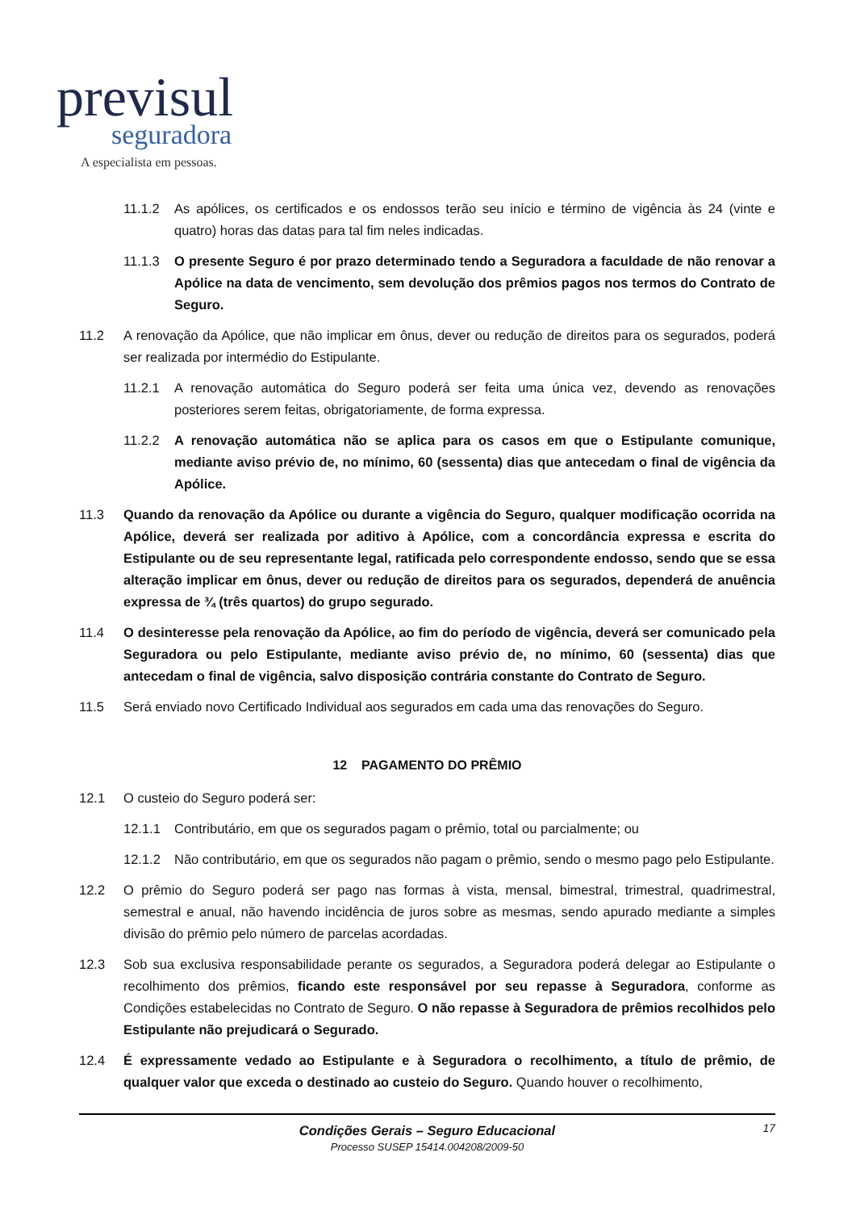previsul
seguradora
A especialista em pessoas.
11.1.2 As apólices, os certificados e os endossos terão seu início e término de vigência às 24 (vinte e quatro) horas das datas para tal fim neles indicadas.
11.1.3 O presente Seguro é por prazo determinado tendo a Seguradora a faculdade de não renovar a Apólice na data de vencimento, sem devolução dos prêmios pagos nos termos do Contrato de Seguro.
11.2 A renovação da Apólice, que não implicar em ônus, dever ou redução de direitos para os segurados, poderá ser realizada por intermédio do Estipulante.
11.2.1 A renovação automática do Seguro poderá ser feita uma única vez, devendo as renovações posteriores serem feitas, obrigatoriamente, de forma expressa.
11.2.2 A renovação automática não se aplica para os casos em que o Estipulante comunique, mediante aviso prévio de, no mínimo, 60 (sessenta) dias que antecedam o final de vigência da Apólice.
11.3 Quando da renovação da Apólice ou durante a vigência do Seguro, qualquer modificação ocorrida na Apólice, deverá ser realizada por aditivo à Apólice, com a concordância expressa e escrita do Estipulante ou de seu representante legal, ratificada pelo correspondente endosso, sendo que se essa alteração implicar em ônus, dever ou redução de direitos para os segurados, dependerá de anuência expressa de ¾ (três quartos) do grupo segurado.
11.4 O desinteresse pela renovação da Apólice, ao fim do período de vigência, deverá ser comunicado pela Seguradora ou pelo Estipulante, mediante aviso prévio de, no mínimo, 60 (sessenta) dias que antecedam o final de vigência, salvo disposição contrária constante do Contrato de Seguro.
11.5 Será enviado novo Certificado Individual aos segurados em cada uma das renovações do Seguro.
12 PAGAMENTO DO PRÊMIO
12.1 O custeio do Seguro poderá ser:
12.1.1 Contributário, em que os segurados pagam o prêmio, total ou parcialmente; ou
12.1.2 Não contributário, em que os segurados não pagam o prêmio, sendo o mesmo pago pelo Estipulante.
12.2 O prêmio do Seguro poderá ser pago nas formas à vista, mensal, bimestral, trimestral, quadrimestral, semestral e anual, não havendo incidência de juros sobre as mesmas, sendo apurado mediante a simples divisão do prêmio pelo número de parcelas acordadas.
12.3 Sob sua exclusiva responsabilidade perante os segurados, a Seguradora poderá delegar ao Estipulante o recolhimento dos prêmios, ficando este responsável por seu repasse à Seguradora, conforme as Condições estabelecidas no Contrato de Seguro. O não repasse à Seguradora de prêmios recolhidos pelo Estipulante não prejudicará o Segurado.
12.4 É expressamente vedado ao Estipulante e à Seguradora o recolhimento, a título de prêmio, de qualquer valor que exceda o destinado ao custeio do Seguro. Quando houver o recolhimento,
Condições Gerais – Seguro Educacional 17
Processo SUSEP 15414.004208/2009-50